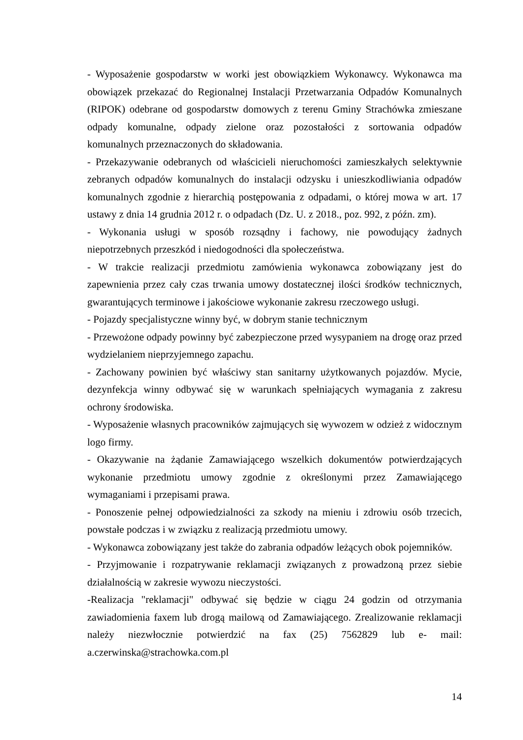- Wyposażenie gospodarstw w worki jest obowiązkiem Wykonawcy. Wykonawca ma obowiązek przekazać do Regionalnej Instalacji Przetwarzania Odpadów Komunalnych (RIPOK) odebrane od gospodarstw domowych z terenu Gminy Strachówka zmieszane odpady komunalne, odpady zielone oraz pozostałości z sortowania odpadów komunalnych przeznaczonych do składowania.
- Przekazywanie odebranych od właścicieli nieruchomości zamieszkałych selektywnie zebranych odpadów komunalnych do instalacji odzysku i unieszkodliwiania odpadów komunalnych zgodnie z hierarchią postępowania z odpadami, o której mowa w art. 17 ustawy z dnia 14 grudnia 2012 r. o odpadach (Dz. U. z 2018., poz. 992, z późn. zm).
- Wykonania usługi w sposób rozsądny i fachowy, nie powodujący żadnych niepotrzebnych przeszkód i niedogodności dla społeczeństwa.
- W trakcie realizacji przedmiotu zamówienia wykonawca zobowiązany jest do zapewnienia przez cały czas trwania umowy dostatecznej ilości środków technicznych, gwarantujących terminowe i jakościowe wykonanie zakresu rzeczowego usługi.
- Pojazdy specjalistyczne winny być, w dobrym stanie technicznym
- Przewożone odpady powinny być zabezpieczone przed wysypaniem na drogę oraz przed wydzielaniem nieprzyjemnego zapachu.
- Zachowany powinien być właściwy stan sanitarny użytkowanych pojazdów. Mycie, dezynfekcja winny odbywać się w warunkach spełniających wymagania z zakresu ochrony środowiska.
- Wyposażenie własnych pracowników zajmujących się wywozem w odzież z widocznym logo firmy.
- Okazywanie na żądanie Zamawiającego wszelkich dokumentów potwierdzających wykonanie przedmiotu umowy zgodnie z określonymi przez Zamawiającego wymaganiami i przepisami prawa.
- Ponoszenie pełnej odpowiedzialności za szkody na mieniu i zdrowiu osób trzecich, powstałe podczas i w związku z realizacją przedmiotu umowy.
- Wykonawca zobowiązany jest także do zabrania odpadów leżących obok pojemników.
- Przyjmowanie i rozpatrywanie reklamacji związanych z prowadzoną przez siebie działalnością w zakresie wywozu nieczystości.
-Realizacja "reklamacji" odbywać się będzie w ciągu 24 godzin od otrzymania zawiadomienia faxem lub drogą mailową od Zamawiającego. Zrealizowanie reklamacji należy niezwłocznie potwierdzić na fax (25) 7562829 lub e- mail: a.czerwinska@strachowka.com.pl
14